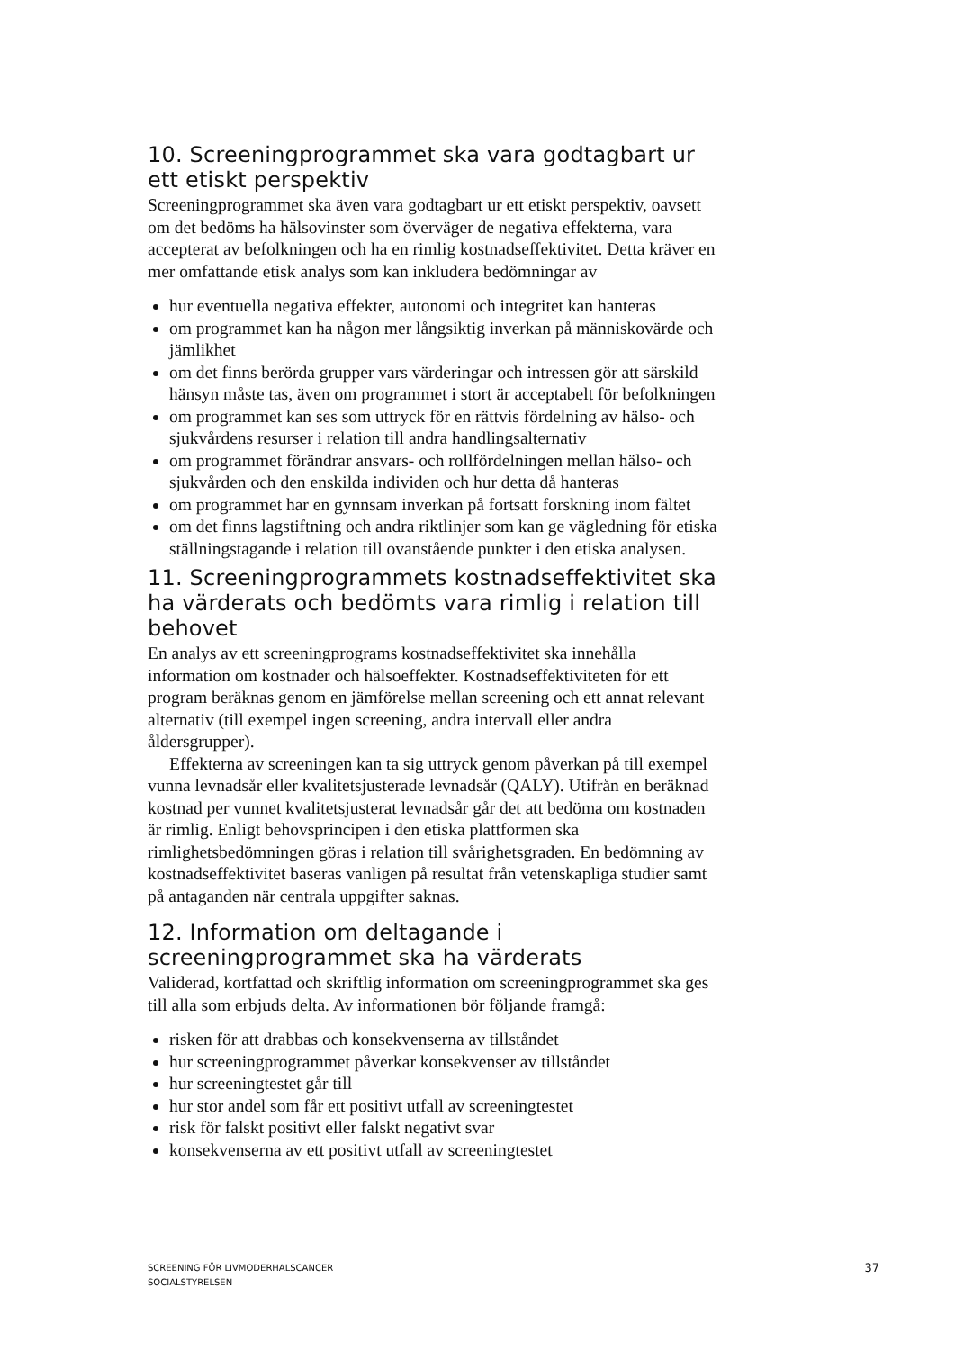10. Screeningprogrammet ska vara godtagbart ur ett etiskt perspektiv
Screeningprogrammet ska även vara godtagbart ur ett etiskt perspektiv, oavsett om det bedöms ha hälsovinster som överväger de negativa effekterna, vara accepterat av befolkningen och ha en rimlig kostnadseffektivitet. Detta kräver en mer omfattande etisk analys som kan inkludera bedömningar av
hur eventuella negativa effekter, autonomi och integritet kan hanteras
om programmet kan ha någon mer långsiktig inverkan på människovärde och jämlikhet
om det finns berörda grupper vars värderingar och intressen gör att särskild hänsyn måste tas, även om programmet i stort är acceptabelt för befolkningen
om programmet kan ses som uttryck för en rättvis fördelning av hälso- och sjukvårdens resurser i relation till andra handlingsalternativ
om programmet förändrar ansvars- och rollfördelningen mellan hälso- och sjukvården och den enskilda individen och hur detta då hanteras
om programmet har en gynnsam inverkan på fortsatt forskning inom fältet
om det finns lagstiftning och andra riktlinjer som kan ge vägledning för etiska ställningstagande i relation till ovanstående punkter i den etiska analysen.
11. Screeningprogrammets kostnadseffektivitet ska ha värderats och bedömts vara rimlig i relation till behovet
En analys av ett screeningprograms kostnadseffektivitet ska innehålla information om kostnader och hälsoeffekter. Kostnadseffektiviteten för ett program beräknas genom en jämförelse mellan screening och ett annat relevant alternativ (till exempel ingen screening, andra intervall eller andra åldersgrupper).
Effekterna av screeningen kan ta sig uttryck genom påverkan på till exempel vunna levnadsår eller kvalitetsjusterade levnadsår (QALY). Utifrån en beräknad kostnad per vunnet kvalitetsjusterat levnadsår går det att bedöma om kostnaden är rimlig. Enligt behovsprincipen i den etiska plattformen ska rimlighetsbedömningen göras i relation till svårighetsgraden. En bedömning av kostnadseffektivitet baseras vanligen på resultat från vetenskapliga studier samt på antaganden när centrala uppgifter saknas.
12. Information om deltagande i screeningprogrammet ska ha värderats
Validerad, kortfattad och skriftlig information om screeningprogrammet ska ges till alla som erbjuds delta. Av informationen bör följande framgå:
risken för att drabbas och konsekvenserna av tillståndet
hur screeningprogrammet påverkar konsekvenser av tillståndet
hur screeningtestet går till
hur stor andel som får ett positivt utfall av screeningtestet
risk för falskt positivt eller falskt negativt svar
konsekvenserna av ett positivt utfall av screeningtestet
SCREENING FÖR LIVMODERHALSCANCER
SOCIALSTYRELSEN
37